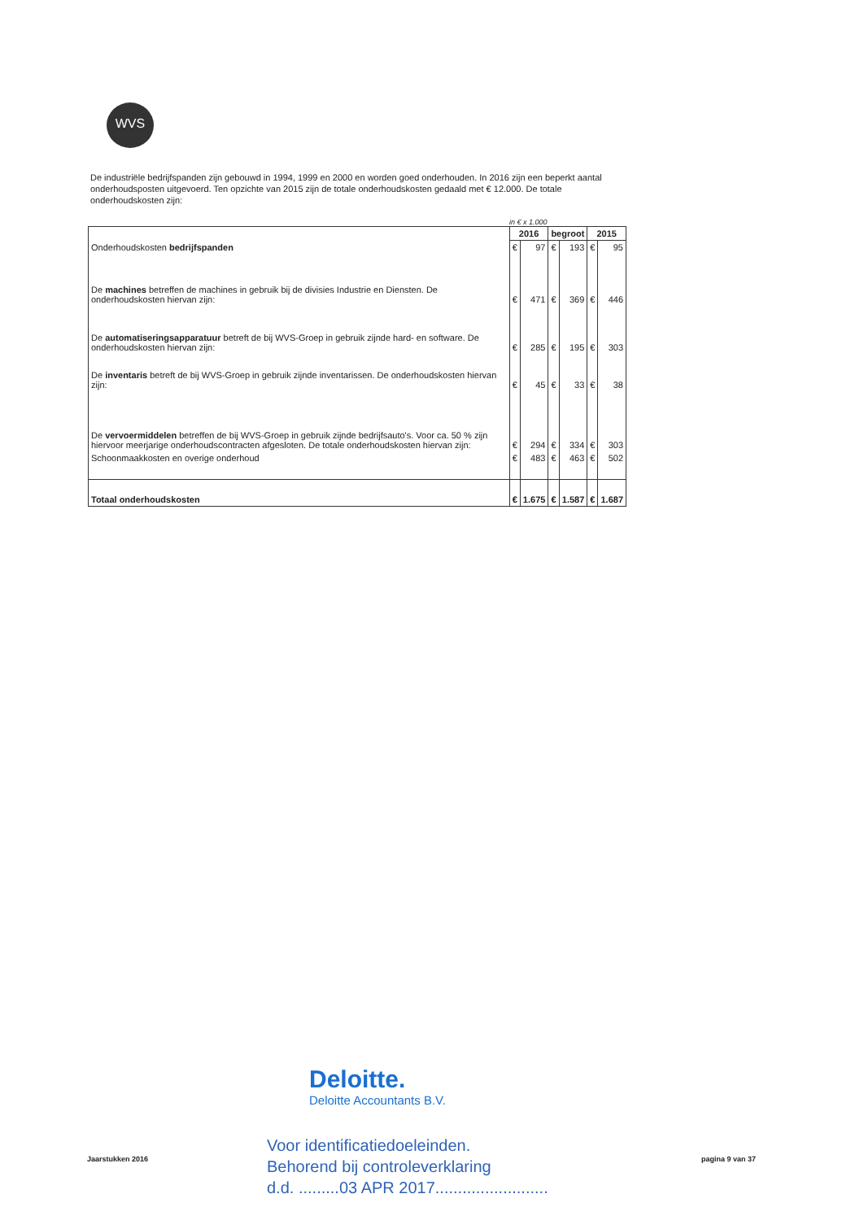WVS
De industriële bedrijfspanden zijn gebouwd in 1994, 1999 en 2000 en worden goed onderhouden. In 2016 zijn een beperkt aantal onderhoudsposten uitgevoerd. Ten opzichte van 2015 zijn de totale onderhoudskosten gedaald met € 12.000. De totale onderhoudskosten zijn:
in € x 1.000
| Onderhoudskosten bedrijfspanden | 2016 | | begroot | | 2015 | |
| --- | --- | --- | --- | --- | --- | --- |
| | € | 97 | € | 193 | € | 95 |
| De machines betreffen de machines in gebruik bij de divisies Industrie en Diensten. De onderhoudskosten hiervan zijn: | € | 471 | € | 369 | € | 446 |
| De automatiseringsapparatuur betreft de bij WVS-Groep in gebruik zijnde hard- en software. De onderhoudskosten hiervan zijn: | € | 285 | € | 195 | € | 303 |
| De inventaris betreft de bij WVS-Groep in gebruik zijnde inventarissen. De onderhoudskosten hiervan zijn: | € | 45 | € | 33 | € | 38 |
| De vervoermiddelen betreffen de bij WVS-Groep in gebruik zijnde bedrijfsauto's. Voor ca. 50 % zijn hiervoor meerjarige onderhoudscontracten afgesloten. De totale onderhoudskosten hiervan zijn: | € | 294 | € | 334 | € | 303 |
| Schoonmaakkosten en overige onderhoud | € | 483 | € | 463 | € | 502 |
| Totaal onderhoudskosten | € | 1.675 | € | 1.587 | € | 1.687 |
Deloitte.
Deloitte Accountants B.V.
Voor identificatiedoeleinden.
Behorend bij controleverklaring
d.d. .........03 APR 2017.........................
Jaarstukken 2016 pagina 9 van 37